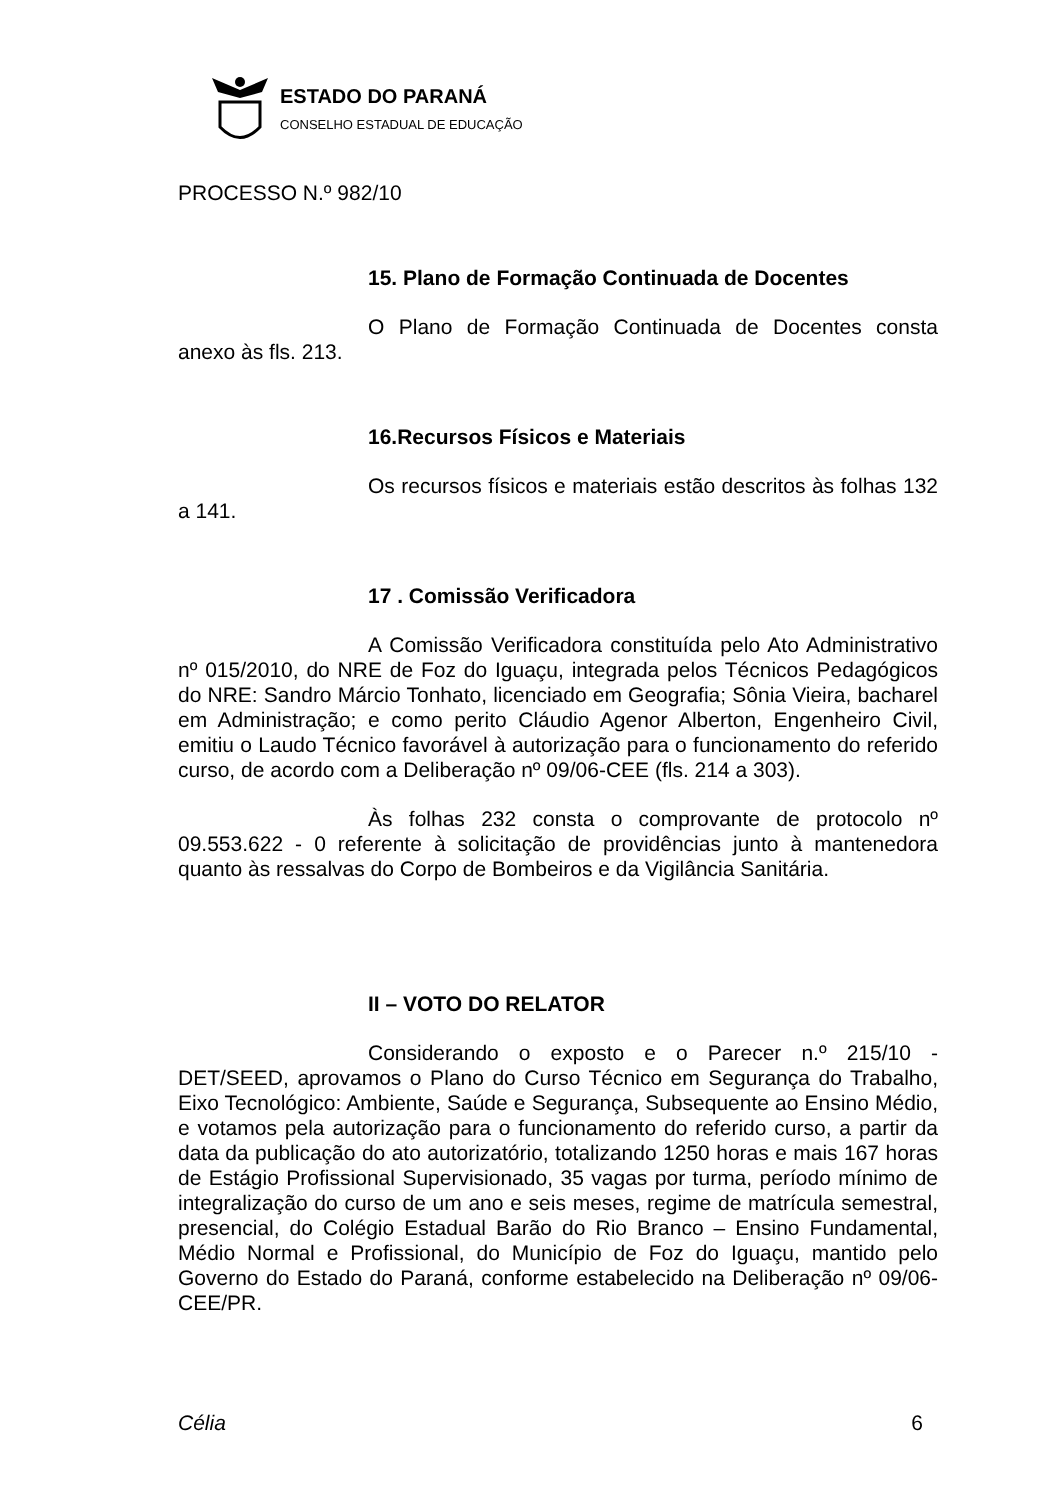ESTADO DO PARANÁ
CONSELHO ESTADUAL DE EDUCAÇÃO
PROCESSO N.º 982/10
15. Plano de Formação Continuada de Docentes
O Plano de Formação Continuada de Docentes consta anexo às fls. 213.
16.Recursos Físicos e Materiais
Os recursos físicos e materiais estão descritos às folhas 132 a 141.
17 . Comissão Verificadora
A Comissão Verificadora constituída pelo Ato Administrativo nº 015/2010, do NRE de Foz do Iguaçu, integrada pelos Técnicos Pedagógicos do NRE: Sandro Márcio Tonhato, licenciado em Geografia; Sônia Vieira, bacharel em Administração; e como perito Cláudio Agenor Alberton, Engenheiro Civil, emitiu o Laudo Técnico favorável à autorização para o funcionamento do referido curso, de acordo com a Deliberação nº 09/06-CEE (fls. 214 a 303).
Às folhas 232 consta o comprovante de protocolo nº 09.553.622 - 0 referente à solicitação de providências junto à mantenedora quanto às ressalvas do Corpo de Bombeiros e da Vigilância Sanitária.
II – VOTO DO RELATOR
Considerando o exposto e o Parecer n.º 215/10 - DET/SEED, aprovamos o Plano do Curso Técnico em Segurança do Trabalho, Eixo Tecnológico: Ambiente, Saúde e Segurança, Subsequente ao Ensino Médio, e votamos pela autorização para o funcionamento do referido curso, a partir da data da publicação do ato autorizatório, totalizando 1250 horas e mais 167 horas de Estágio Profissional Supervisionado, 35 vagas por turma, período mínimo de integralização do curso de um ano e seis meses, regime de matrícula semestral, presencial, do Colégio Estadual Barão do Rio Branco – Ensino Fundamental, Médio Normal e Profissional, do Município de Foz do Iguaçu, mantido pelo Governo do Estado do Paraná, conforme estabelecido na Deliberação nº 09/06-CEE/PR.
Célia 6